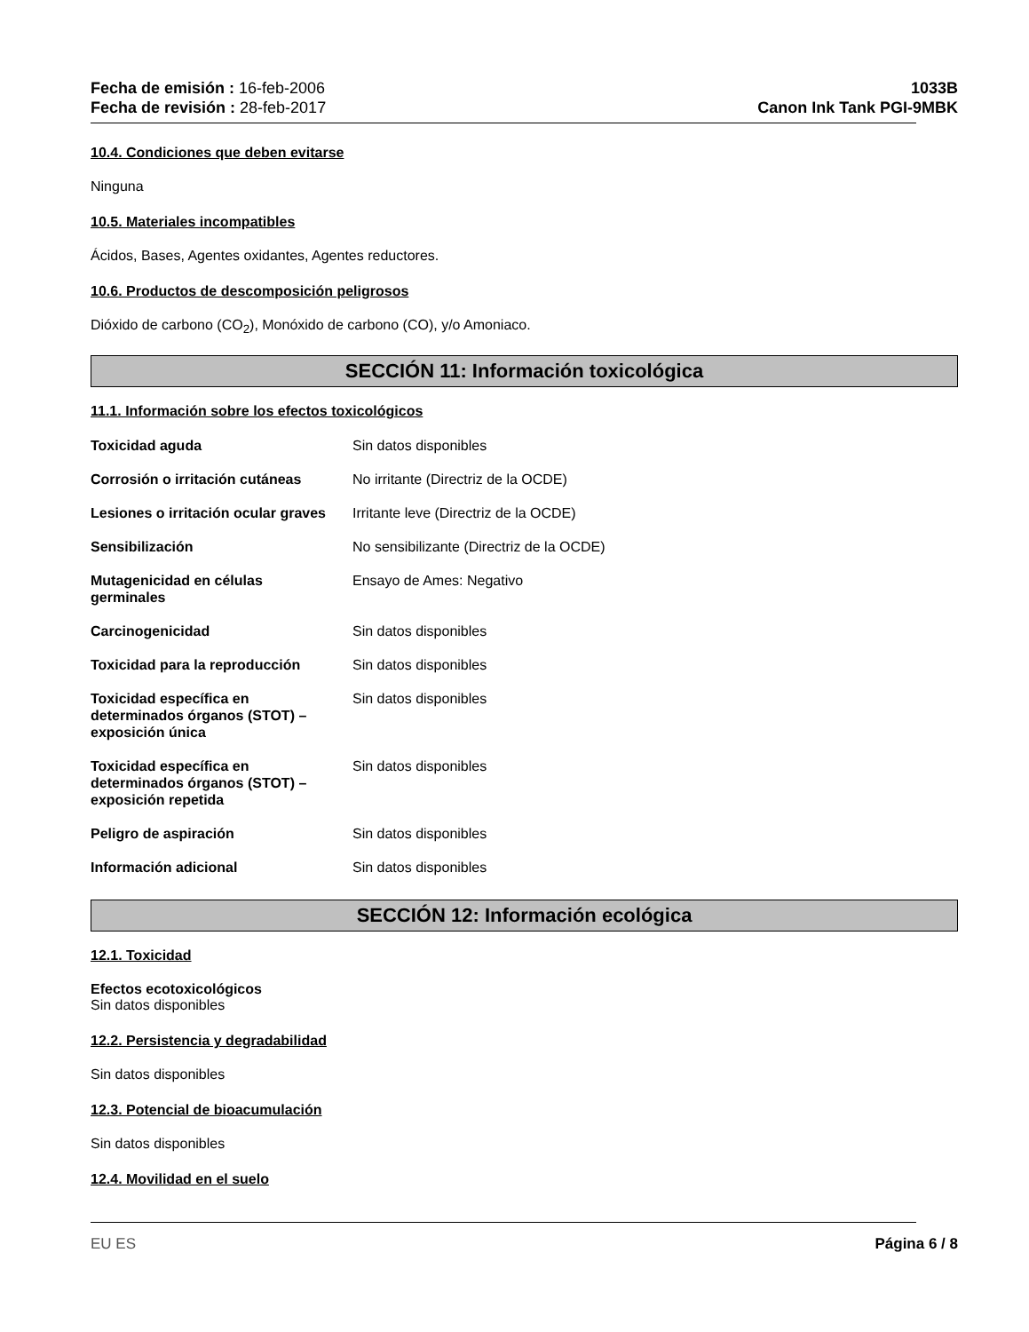Fecha de emisión : 16-feb-2006
Fecha de revisión : 28-feb-2017
1033B
Canon Ink Tank PGI-9MBK
10.4. Condiciones que deben evitarse
Ninguna
10.5. Materiales incompatibles
Ácidos, Bases, Agentes oxidantes, Agentes reductores.
10.6. Productos de descomposición peligrosos
Dióxido de carbono (CO<sub>2</sub>), Monóxido de carbono (CO), y/o Amoniaco.
SECCIÓN 11: Información toxicológica
11.1. Información sobre los efectos toxicológicos
| Toxicidad aguda | Sin datos disponibles |
| Corrosión o irritación cutáneas | No irritante (Directriz de la OCDE) |
| Lesiones o irritación ocular graves | Irritante leve (Directriz de la OCDE) |
| Sensibilización | No sensibilizante (Directriz de la OCDE) |
| Mutagenicidad en células germinales | Ensayo de Ames: Negativo |
| Carcinogenicidad | Sin datos disponibles |
| Toxicidad para la reproducción | Sin datos disponibles |
| Toxicidad específica en determinados órganos (STOT) – exposición única | Sin datos disponibles |
| Toxicidad específica en determinados órganos (STOT) – exposición repetida | Sin datos disponibles |
| Peligro de aspiración | Sin datos disponibles |
| Información adicional | Sin datos disponibles |
SECCIÓN 12: Información ecológica
12.1. Toxicidad
Efectos ecotoxicológicos
Sin datos disponibles
12.2. Persistencia y degradabilidad
Sin datos disponibles
12.3. Potencial de bioacumulación
Sin datos disponibles
12.4. Movilidad en el suelo
EU ES Página 6 / 8